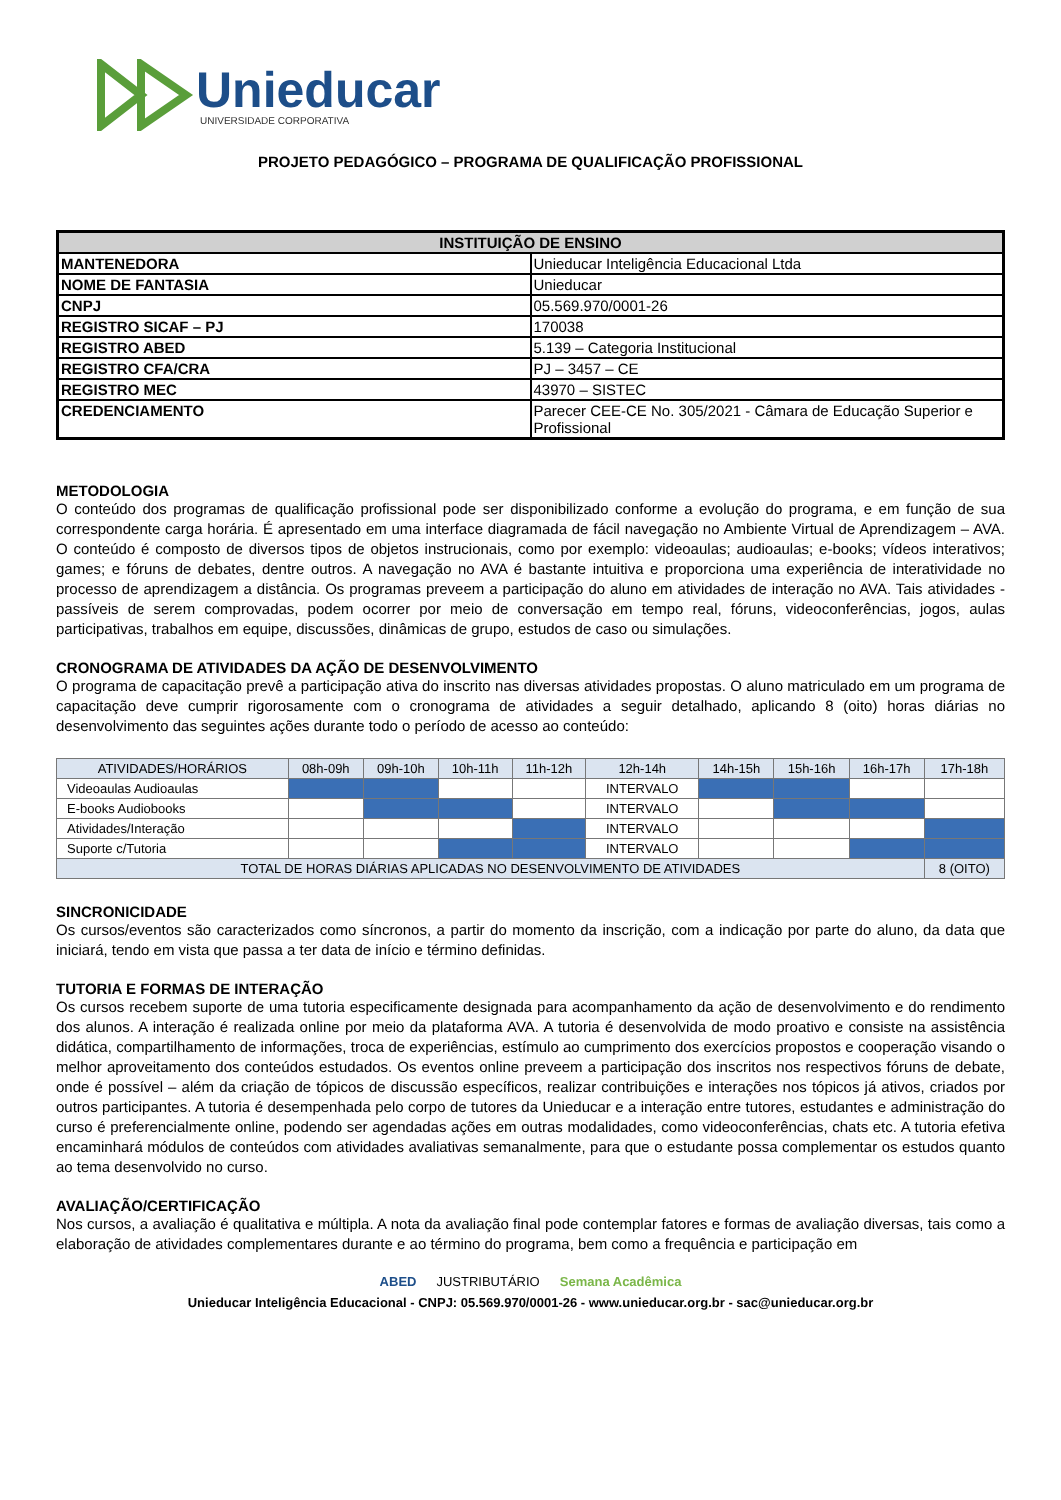Unieducar
UNIVERSIDADE CORPORATIVA
PROJETO PEDAGÓGICO – PROGRAMA DE QUALIFICAÇÃO PROFISSIONAL
| INSTITUIÇÃO DE ENSINO | |
| --- | --- |
| MANTENEDORA | Unieducar Inteligência Educacional Ltda |
| NOME DE FANTASIA | Unieducar |
| CNPJ | 05.569.970/0001-26 |
| REGISTRO SICAF – PJ | 170038 |
| REGISTRO ABED | 5.139 – Categoria Institucional |
| REGISTRO CFA/CRA | PJ – 3457 – CE |
| REGISTRO MEC | 43970 – SISTEC |
| CREDENCIAMENTO | Parecer CEE-CE No. 305/2021 - Câmara de Educação Superior e Profissional |
METODOLOGIA
O conteúdo dos programas de qualificação profissional pode ser disponibilizado conforme a evolução do programa, e em função de sua correspondente carga horária. É apresentado em uma interface diagramada de fácil navegação no Ambiente Virtual de Aprendizagem – AVA. O conteúdo é composto de diversos tipos de objetos instrucionais, como por exemplo: videoaulas; audioaulas; e-books; vídeos interativos; games; e fóruns de debates, dentre outros. A navegação no AVA é bastante intuitiva e proporciona uma experiência de interatividade no processo de aprendizagem a distância. Os programas preveem a participação do aluno em atividades de interação no AVA. Tais atividades - passíveis de serem comprovadas, podem ocorrer por meio de conversação em tempo real, fóruns, videoconferências, jogos, aulas participativas, trabalhos em equipe, discussões, dinâmicas de grupo, estudos de caso ou simulações.
CRONOGRAMA DE ATIVIDADES DA AÇÃO DE DESENVOLVIMENTO
O programa de capacitação prevê a participação ativa do inscrito nas diversas atividades propostas. O aluno matriculado em um programa de capacitação deve cumprir rigorosamente com o cronograma de atividades a seguir detalhado, aplicando 8 (oito) horas diárias no desenvolvimento das seguintes ações durante todo o período de acesso ao conteúdo:
| ATIVIDADES/HORÁRIOS | 08h-09h | 09h-10h | 10h-11h | 11h-12h | 12h-14h | 14h-15h | 15h-16h | 16h-17h | 17h-18h |
| --- | --- | --- | --- | --- | --- | --- | --- | --- | --- |
| Videoaulas Audioaulas | | | | | INTERVALO | | | | |
| E-books Audiobooks | | | | | INTERVALO | | | | |
| Atividades/Interação | | | | | INTERVALO | | | | |
| Suporte c/Tutoria | | | | | INTERVALO | | | | |
| TOTAL DE HORAS DIÁRIAS APLICADAS NO DESENVOLVIMENTO DE ATIVIDADES | | | | | | | | | 8 (OITO) |
SINCRONICIDADE
Os cursos/eventos são caracterizados como síncronos, a partir do momento da inscrição, com a indicação por parte do aluno, da data que iniciará, tendo em vista que passa a ter data de início e término definidas.
TUTORIA E FORMAS DE INTERAÇÃO
Os cursos recebem suporte de uma tutoria especificamente designada para acompanhamento da ação de desenvolvimento e do rendimento dos alunos. A interação é realizada online por meio da plataforma AVA. A tutoria é desenvolvida de modo proativo e consiste na assistência didática, compartilhamento de informações, troca de experiências, estímulo ao cumprimento dos exercícios propostos e cooperação visando o melhor aproveitamento dos conteúdos estudados. Os eventos online preveem a participação dos inscritos nos respectivos fóruns de debate, onde é possível – além da criação de tópicos de discussão específicos, realizar contribuições e interações nos tópicos já ativos, criados por outros participantes. A tutoria é desempenhada pelo corpo de tutores da Unieducar e a interação entre tutores, estudantes e administração do curso é preferencialmente online, podendo ser agendadas ações em outras modalidades, como videoconferências, chats etc. A tutoria efetiva encaminhará módulos de conteúdos com atividades avaliativas semanalmente, para que o estudante possa complementar os estudos quanto ao tema desenvolvido no curso.
AVALIAÇÃO/CERTIFICAÇÃO
Nos cursos, a avaliação é qualitativa e múltipla. A nota da avaliação final pode contemplar fatores e formas de avaliação diversas, tais como a elaboração de atividades complementares durante e ao término do programa, bem como a frequência e participação em
ABED JUSTRIBUTÁRIO Semana Acadêmica
Unieducar Inteligência Educacional - CNPJ: 05.569.970/0001-26 - www.unieducar.org.br - sac@unieducar.org.br